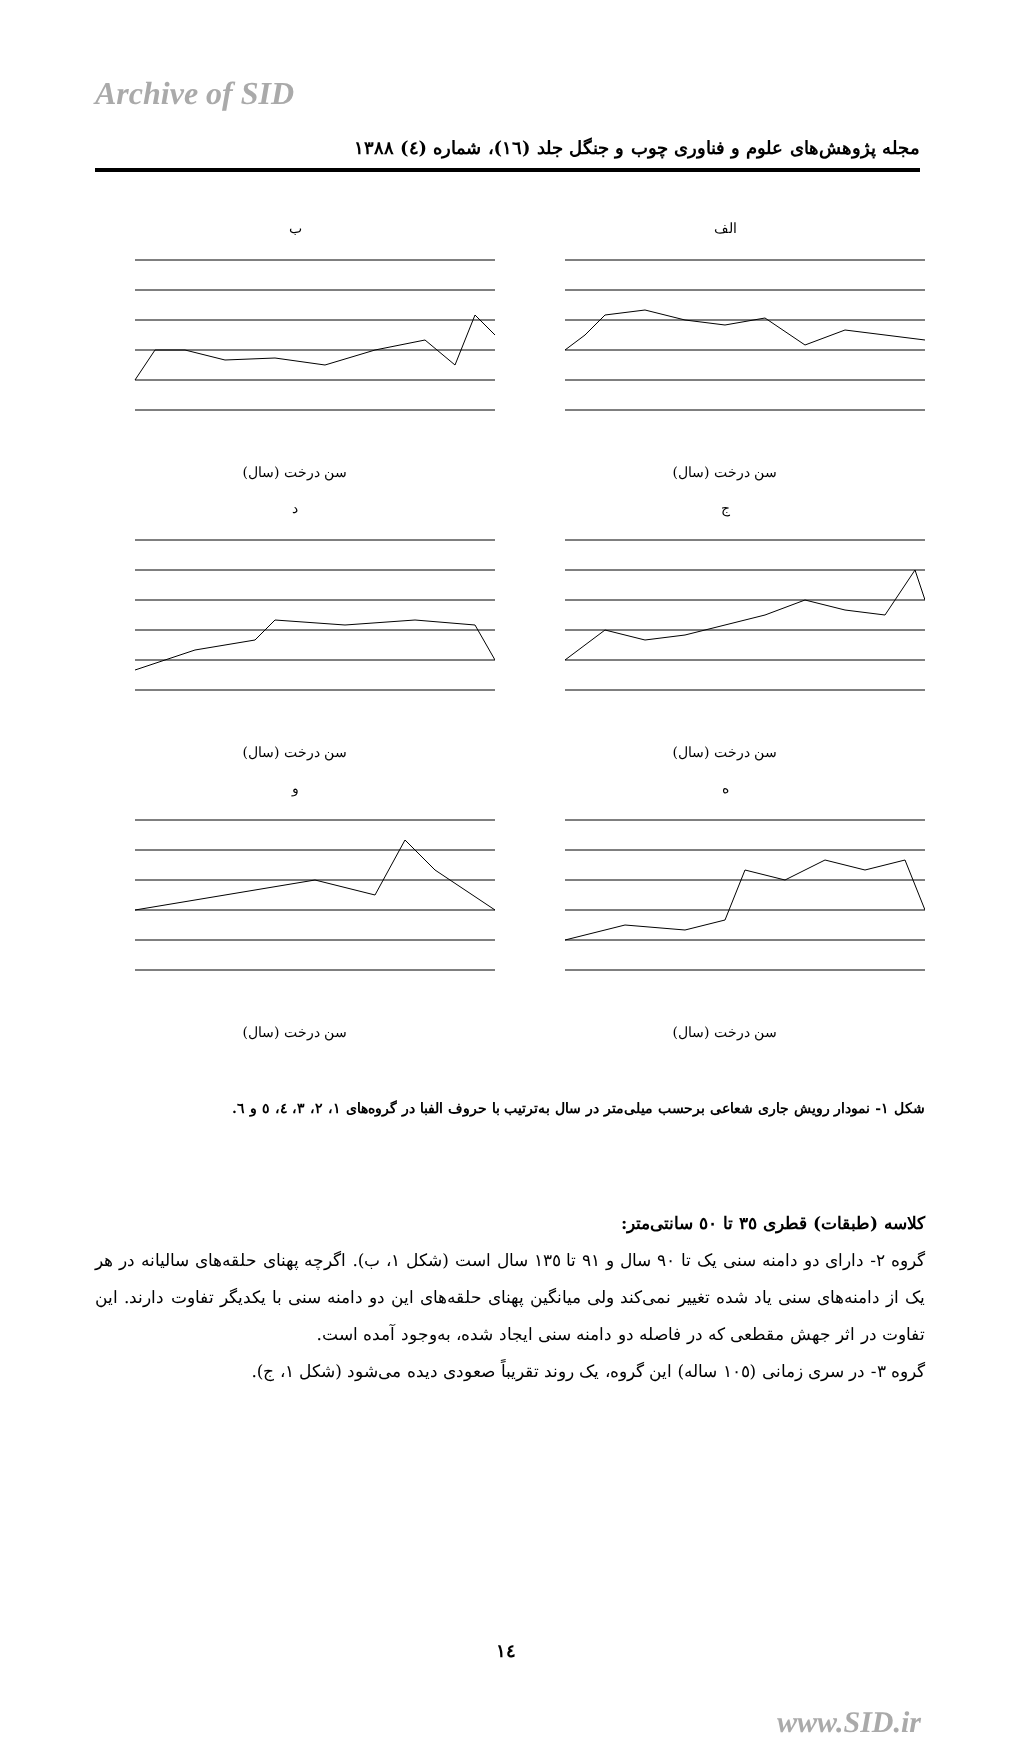Archive of SID
مجله پژوهش‌های علوم و فناوری چوب و جنگل جلد (١٦)، شماره (٤) ١٣٨٨
الفسن درخت (سال)
بسن درخت (سال)
جسن درخت (سال)
دسن درخت (سال)
هسن درخت (سال)
وسن درخت (سال)
شکل ١- نمودار رویش جاری شعاعی برحسب میلی‌متر در سال به‌ترتیب با حروف الفبا در گروه‌های ١، ٢، ٣، ٤، ٥ و ٦.
کلاسه (طبقات) قطری ٣٥ تا ٥٠ سانتی‌متر:
گروه ٢- دارای دو دامنه سنی یک تا ٩٠ سال و ٩١ تا ١٣٥ سال است (شکل ١، ب). اگرچه پهنای حلقه‌های سالیانه در هر یک از دامنه‌های سنی یاد شده تغییر نمی‌کند ولی میانگین پهنای حلقه‌های این دو دامنه سنی با یکدیگر تفاوت دارند. این تفاوت در اثر جهش مقطعی که در فاصله دو دامنه سنی ایجاد شده، به‌وجود آمده است.
گروه ٣- در سری زمانی (١٠٥ ساله) این گروه، یک روند تقریباً صعودی دیده می‌شود (شکل ١، ج).
١٤
www.SID.ir